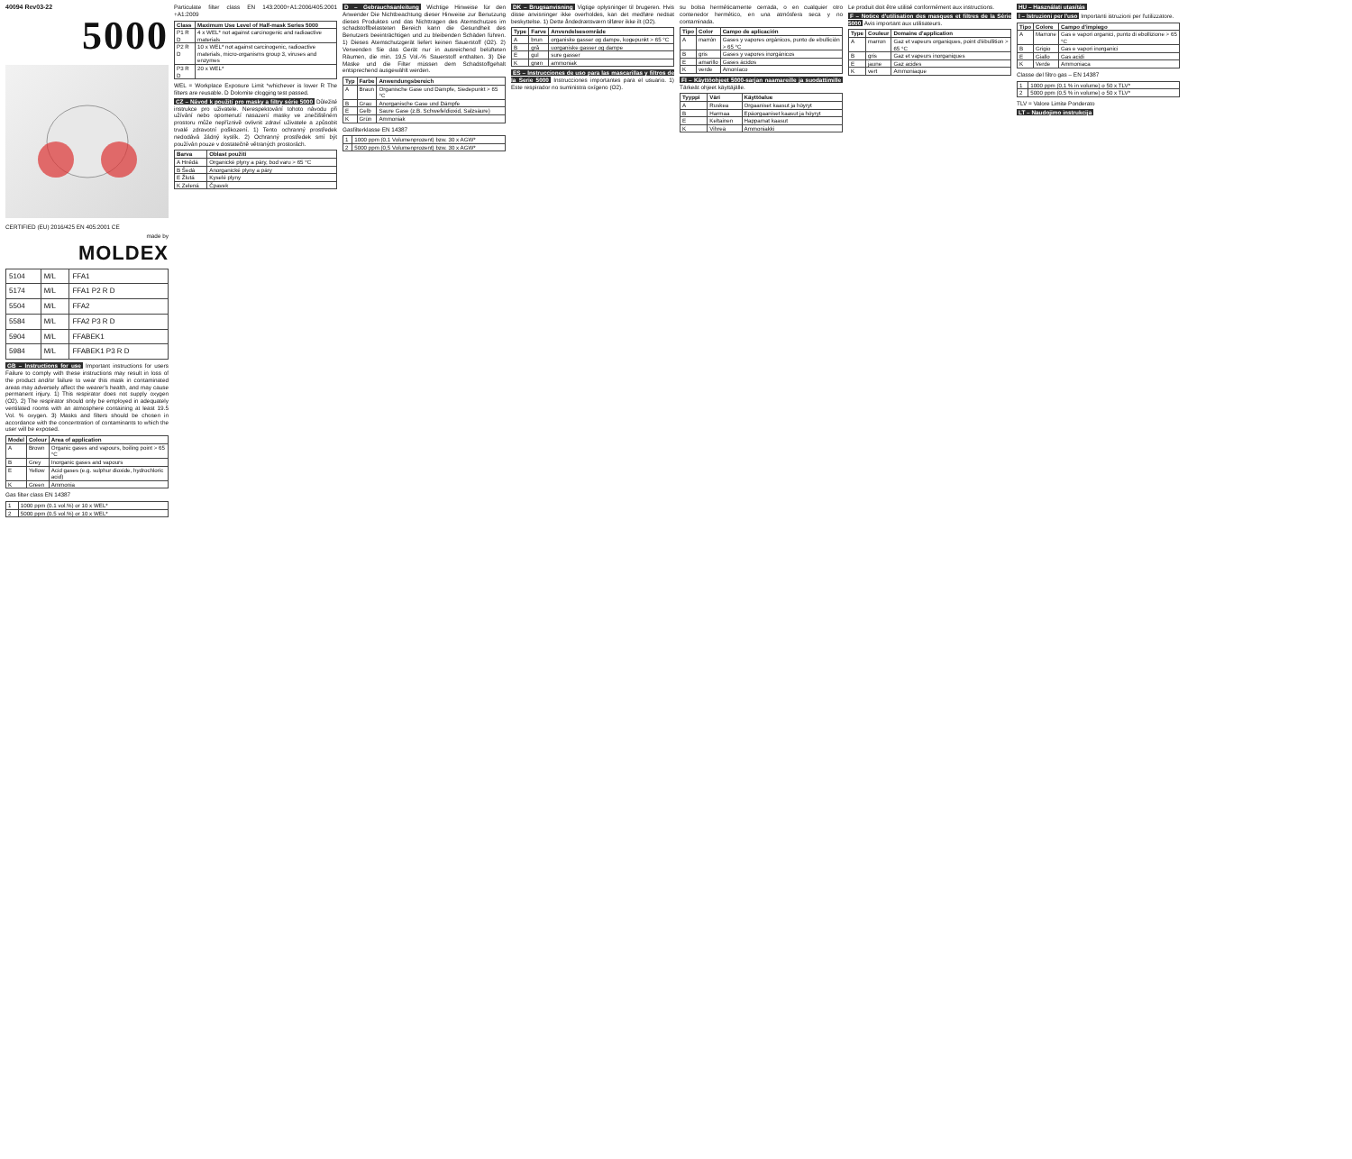40094 Rev03-22
5000
CERTIFIED (EU) 2016/425 EN 405:2001 CE
made by
MOLDEX
| 5104 | M/L | FFA1 |
| 5174 | M/L | FFA1 P2 R D |
| 5504 | M/L | FFA2 |
| 5584 | M/L | FFA2 P3 R D |
| 5904 | M/L | FFABEK1 |
| 5984 | M/L | FFABEK1 P3 R D |
GB – Instructions for use Important instructions for users Failure to comply with these instructions may result in loss of the product and/or failure to wear this mask in contaminated areas may adversely affect the wearer's health, and may cause permanent injury. 1) This respirator does not supply oxygen (O2). 2) The respirator should only be employed in adequately ventilated rooms with an atmosphere containing at least 19.5 Vol. % oxygen. 3) Masks and filters should be chosen in accordance with the concentration of contaminants to which the user will be exposed.
| Model | Colour | Area of application |
| --- | --- | --- |
| A | Brown | Organic gases and vapours, boiling point > 65 °C |
| B | Grey | Inorganic gases and vapours |
| E | Yellow | Acid gases (e.g. sulphur dioxide, hydrochloric acid) |
| K | Green | Ammonia |
Gas filter class EN 14387
| 1 | 1000 ppm (0.1 vol.%) or 10 x WEL* |
| 2 | 5000 ppm (0.5 vol.%) or 10 x WEL* |
Particulate filter class EN 143:2000+A1:2006/405:2001 +A1:2009
| Class | Maximum Use Level of Half-mask Series 5000 |
| --- | --- |
| P1 R D | 4 x WEL* not against carcinogenic and radioactive materials |
| P2 R D | 10 x WEL* not against carcinogenic, radioactive materials, micro-organisms group 3, viruses and enzymes |
| P3 R D | 20 x WEL* |
WEL = Workplace Exposure Limit *whichever is lower R The filters are reusable. D Dolomite clogging test passed.
CZ – Návod k použití pro masky a filtry série 5000 Důležité instrukce pro uživatele. Nerespektování tohoto návodu při užívání nebo opomenutí nasazení masky ve znečištěném prostoru může nepříznivě ovlivnit zdraví uživatele a způsobit trvalé zdravotní poškození. 1) Tento ochranný prostředek nedodává žádný kyslík. 2) Ochranný prostředek smí být používán pouze v dostatečně větraných prostorách.
| Barva | Oblast použití |
| --- | --- |
| A Hnědá | Organické plyny a páry, bod varu > 65 °C |
| B Šedá | Anorganické plyny a páry |
| E Žlutá | Kyselé plyny |
| K Zelená | Čpavek |
D – Gebrauchsanleitung Wichtige Hinweise für den Anwender Die Nichtbeachtung dieser Hinweise zur Benutzung dieses Produktes und das Nichttragen des Atemschutzes im schadstoffbelasteten Bereich kann die Gesundheit des Benutzers beeinträchtigen und zu bleibenden Schäden führen. 1) Dieses Atemschutzgerät liefert keinen Sauerstoff (O2). 2) Verwenden Sie das Gerät nur in ausreichend belüfteten Räumen, die min. 19,5 Vol.-% Sauerstoff enthalten. 3) Die Maske und die Filter müssen dem Schadstoffgehalt entsprechend ausgewählt werden.
| Typ | Farbe | Anwendungsbereich |
| --- | --- | --- |
| A | Braun | Organische Gase und Dämpfe, Siedepunkt > 65 °C |
| B | Grau | Anorganische Gase und Dämpfe |
| E | Gelb | Saure Gase (z.B. Schwefeldioxid, Salzsäure) |
| K | Grün | Ammoniak |
Gasfilterklasse EN 14387
| 1 | 1000 ppm (0,1 Volumenprozent) bzw. 30 x AGW* |
| 2 | 5000 ppm (0,5 Volumenprozent) bzw. 30 x AGW* |
DK – Brugsanvisning Vigtige oplysninger til brugeren. Hvis disse anvisninger ikke overholdes, kan det medføre nedsat beskyttelse. 1) Dette åndedrætsværn tilfører ikke ilt (O2).
| Type | Farve | Anvendelsesområde |
| --- | --- | --- |
| A | brun | organiske gasser og dampe, kogepunkt > 65 °C |
| B | grå | uorganiske gasser og dampe |
| E | gul | sure gasser |
| K | grøn | ammoniak |
ES – Instrucciones de uso para las mascarillas y filtros de la Serie 5000 Instrucciones importantes para el usuario. 1) Este respirador no suministra oxígeno (O2).
su bolsa herméticamente cerrada, o en cualquier otro contenedor hermético, en una atmósfera seca y no contaminada.
| Tipo | Color | Campo de aplicación |
| --- | --- | --- |
| A | marrón | Gases y vapores orgánicos, punto de ebullición > 65 °C |
| B | gris | Gases y vapores inorgánicos |
| E | amarillo | Gases ácidos |
| K | verde | Amoníaco |
FI – Käyttöohjeet 5000-sarjan naamareille ja suodattimille Tärkeät ohjeet käyttäjälle.
| Tyyppi | Väri | Käyttöalue |
| --- | --- | --- |
| A | Ruskea | Orgaaniset kaasut ja höyryt |
| B | Harmaa | Epäorgaaniset kaasut ja höyryt |
| E | Keltainen | Happamat kaasut |
| K | Vihreä | Ammoniakki |
Le produit doit être utilisé conformément aux instructions.
F – Notice d'utilisation des masques et filtres de la Série 5000 Avis important aux utilisateurs.
| Type | Couleur | Domaine d'application |
| --- | --- | --- |
| A | marron | Gaz et vapeurs organiques, point d'ébullition > 65 °C |
| B | gris | Gaz et vapeurs inorganiques |
| E | jaune | Gaz acides |
| K | vert | Ammoniaque |
HU – Használati utasítás
I – Istruzioni per l'uso Importanti istruzioni per l'utilizzatore.
| Tipo | Colore | Campo d'impiego |
| --- | --- | --- |
| A | Marrone | Gas e vapori organici, punto di ebollizione > 65 °C |
| B | Grigio | Gas e vapori inorganici |
| E | Giallo | Gas acidi |
| K | Verde | Ammoniaca |
Classe del filtro gas – EN 14387
| 1 | 1000 ppm (0,1 % in volume) o 50 x TLV* |
| 2 | 5000 ppm (0,5 % in volume) o 50 x TLV* |
TLV = Valore Limite Ponderato
LT – Naudojimo instrukcija